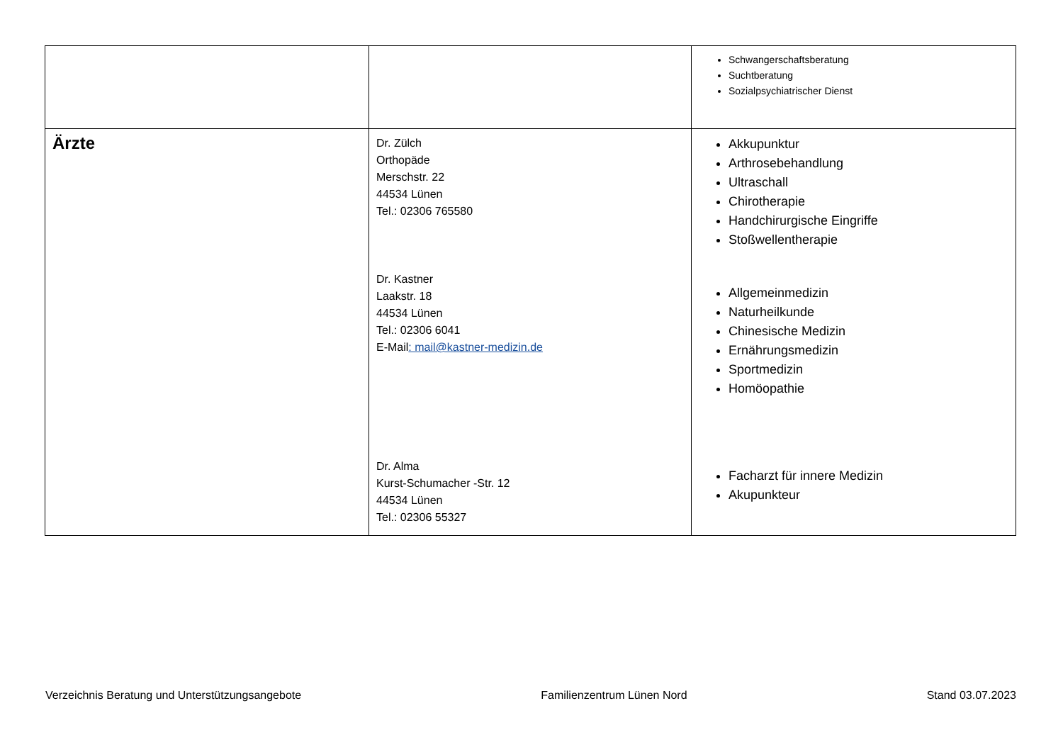| | | Schwangerschaftsberatung Suchtberatung Sozialpsychiatrischer Dienst |
| Ärzte | Dr. Zülch Orthopäde Merschstr. 22 44534 Lünen Tel.: 02306 765580 Dr. Kastner Laakstr. 18 44534 Lünen Tel.: 02306 6041 E-Mail : mail@kastner-medizin.de Dr. Alma Kurst-Schumacher -Str. 12 44534 Lünen Tel.: 02306 55327 | Akkupunktur Arthrosebehandlung Ultraschall Chirotherapie Handchirurgische Eingriffe Stoßwellentherapie Allgemeinmedizin Naturheilkunde Chinesische Medizin Ernährungsmedizin Sportmedizin Homöopathie Facharzt für innere Medizin Akupunkteur |
Verzeichnis Beratung und Unterstützungsangebote Familienzentrum Lünen Nord Stand 03.07.2023